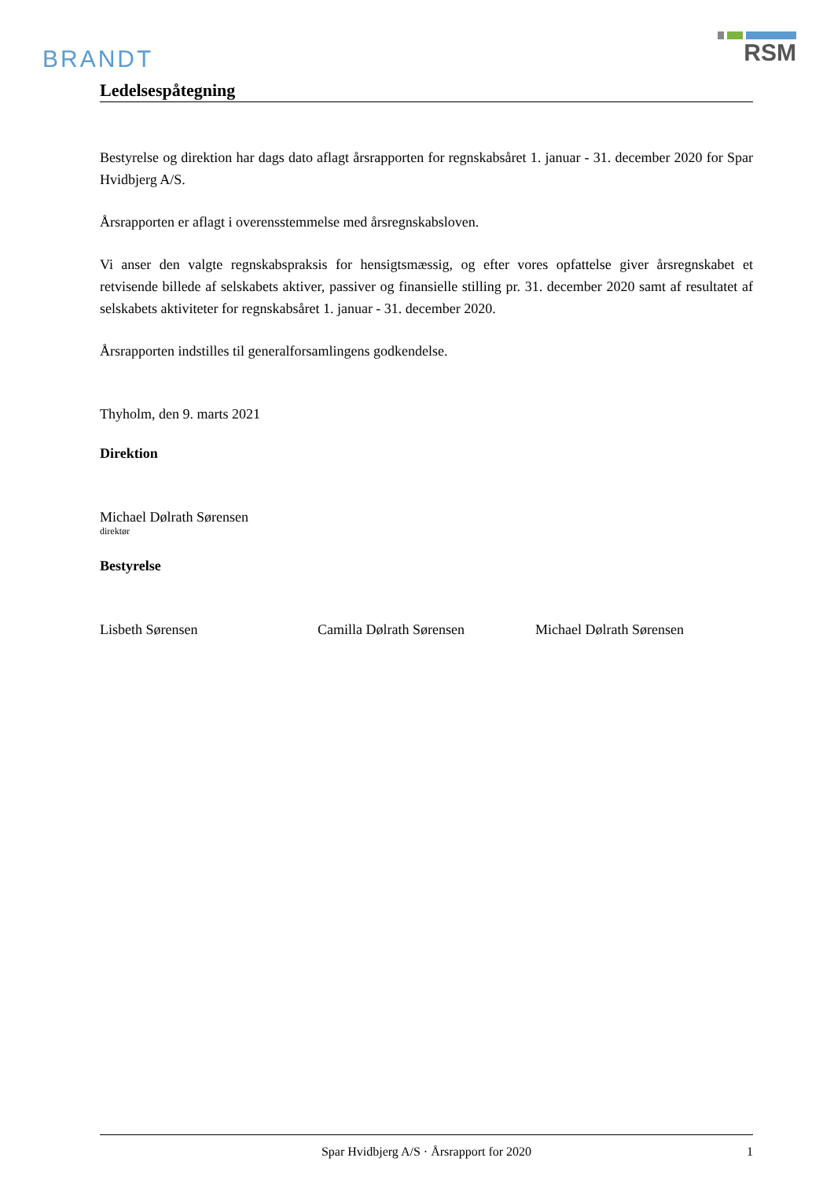BRANDT
RSM
Ledelsespåtegning
Bestyrelse og direktion har dags dato aflagt årsrapporten for regnskabsåret 1. januar - 31. december 2020 for Spar Hvidbjerg A/S.
Årsrapporten er aflagt i overensstemmelse med årsregnskabsloven.
Vi anser den valgte regnskabspraksis for hensigtsmæssig, og efter vores opfattelse giver årsregnskabet et retvisende billede af selskabets aktiver, passiver og finansielle stilling pr. 31. december 2020 samt af resultatet af selskabets aktiviteter for regnskabsåret 1. januar - 31. december 2020.
Årsrapporten indstilles til generalforsamlingens godkendelse.
Thyholm, den 9. marts 2021
Direktion
Michael Dølrath Sørensen
direktør
Bestyrelse
Lisbeth Sørensen Camilla Dølrath Sørensen Michael Dølrath Sørensen
Spar Hvidbjerg A/S · Årsrapport for 2020 1